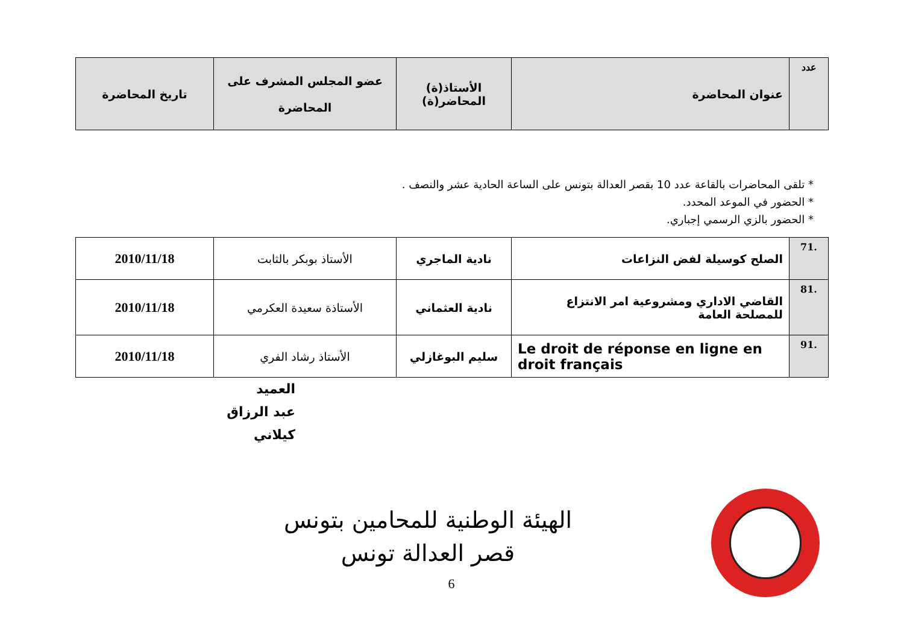| عدد | عنوان المحاضرة | الأستاذ(ة) المحاضر(ة) | عضو المجلس المشرف على المحاضرة | تاريخ المحاضرة |
| --- | --- | --- | --- | --- |
* تلقى المحاضرات بالقاعة عدد 10 بقصر العدالة بتونس على الساعة الحادية عشر والنصف .
* الحضور في الموعد المحدد.
* الحضور بالزي الرسمي إجباري.
| .71 | الصلح كوسيلة لفض النزاعات | نادية الماجري | الأستاذ بوبكر بالثابت | 2010/11/18 |
| .81 | القاضي الاداري ومشروعية امر الانتزاع للمصلحة العامة | نادية العثماني | الأستاذة سعيدة العكرمي | 2010/11/18 |
| .91 | Le droit de réponse en ligne en droit français | سليم البوغازلي | الأستاذ رشاد الفري | 2010/11/18 |
العميد
عبد الرزاق كيلاني
الهيئة الوطنية للمحامين بتونس
قصر العدالة تونس
6